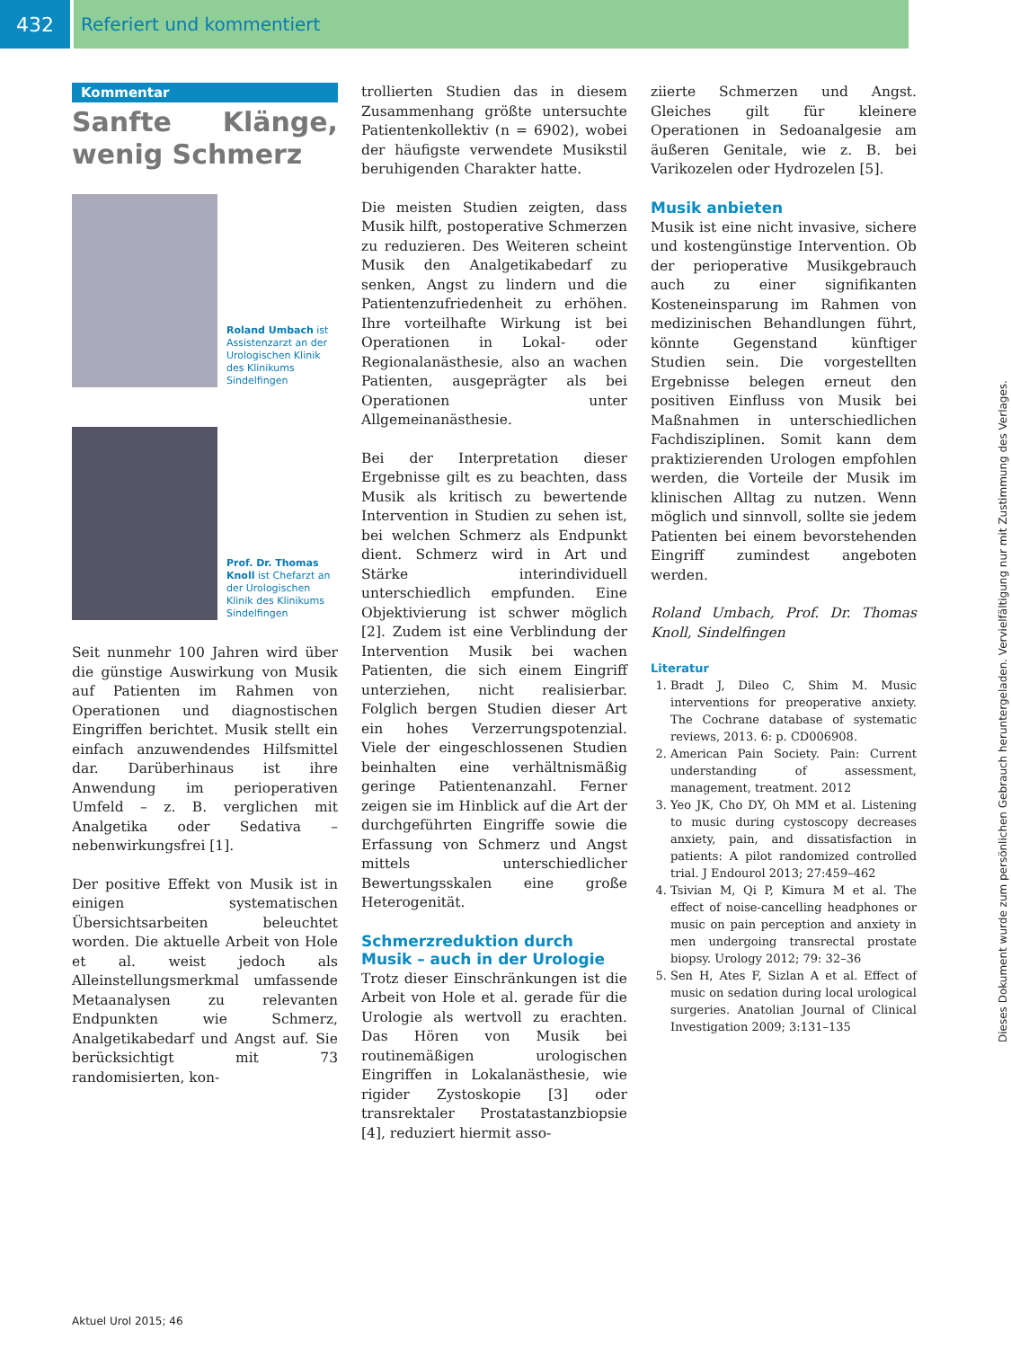432 Referiert und kommentiert
Kommentar
Sanfte Klänge, wenig Schmerz
Roland Umbach ist Assistenzarzt an der Urologischen Klinik des Klinikums Sindelfingen
Prof. Dr. Thomas Knoll ist Chefarzt an der Urologischen Klinik des Klinikums Sindelfingen
Seit nunmehr 100 Jahren wird über die günstige Auswirkung von Musik auf Patienten im Rahmen von Operationen und diagnostischen Eingriffen berichtet. Musik stellt ein einfach anzuwendendes Hilfsmittel dar. Darüberhinaus ist ihre Anwendung im perioperativen Umfeld – z. B. verglichen mit Analgetika oder Sedativa – nebenwirkungsfrei [1].
Der positive Effekt von Musik ist in einigen systematischen Übersichtsarbeiten beleuchtet worden. Die aktuelle Arbeit von Hole et al. weist jedoch als Alleinstellungsmerkmal umfassende Metaanalysen zu relevanten Endpunkten wie Schmerz, Analgetikabedarf und Angst auf. Sie berücksichtigt mit 73 randomisierten, kon-
trollierten Studien das in diesem Zusammenhang größte untersuchte Patientenkollektiv (n = 6902), wobei der häufigste verwendete Musikstil beruhigenden Charakter hatte.
Die meisten Studien zeigten, dass Musik hilft, postoperative Schmerzen zu reduzieren. Des Weiteren scheint Musik den Analgetikabedarf zu senken, Angst zu lindern und die Patientenzufriedenheit zu erhöhen. Ihre vorteilhafte Wirkung ist bei Operationen in Lokal- oder Regionalanästhesie, also an wachen Patienten, ausgeprägter als bei Operationen unter Allgemeinanästhesie.
Bei der Interpretation dieser Ergebnisse gilt es zu beachten, dass Musik als kritisch zu bewertende Intervention in Studien zu sehen ist, bei welchen Schmerz als Endpunkt dient. Schmerz wird in Art und Stärke interindividuell unterschiedlich empfunden. Eine Objektivierung ist schwer möglich [2]. Zudem ist eine Verblindung der Intervention Musik bei wachen Patienten, die sich einem Eingriff unterziehen, nicht realisierbar. Folglich bergen Studien dieser Art ein hohes Verzerrungspotenzial. Viele der eingeschlossenen Studien beinhalten eine verhältnismäßig geringe Patientenanzahl. Ferner zeigen sie im Hinblick auf die Art der durchgeführten Eingriffe sowie die Erfassung von Schmerz und Angst mittels unterschiedlicher Bewertungsskalen eine große Heterogenität.
Schmerzreduktion durch Musik – auch in der Urologie
Trotz dieser Einschränkungen ist die Arbeit von Hole et al. gerade für die Urologie als wertvoll zu erachten. Das Hören von Musik bei routinemäßigen urologischen Eingriffen in Lokalanästhesie, wie rigider Zystoskopie [3] oder transrektaler Prostatastanzbiopsie [4], reduziert hiermit asso-
ziierte Schmerzen und Angst. Gleiches gilt für kleinere Operationen in Sedoanalgesie am äußeren Genitale, wie z. B. bei Varikozelen oder Hydrozelen [5].
Musik anbieten
Musik ist eine nicht invasive, sichere und kostengünstige Intervention. Ob der perioperative Musikgebrauch auch zu einer signifikanten Kosteneinsparung im Rahmen von medizinischen Behandlungen führt, könnte Gegenstand künftiger Studien sein. Die vorgestellten Ergebnisse belegen erneut den positiven Einfluss von Musik bei Maßnahmen in unterschiedlichen Fachdisziplinen. Somit kann dem praktizierenden Urologen empfohlen werden, die Vorteile der Musik im klinischen Alltag zu nutzen. Wenn möglich und sinnvoll, sollte sie jedem Patienten bei einem bevorstehenden Eingriff zumindest angeboten werden.
Roland Umbach, Prof. Dr. Thomas Knoll, Sindelfingen
Literatur
1. Bradt J, Dileo C, Shim M. Music interventions for preoperative anxiety. The Cochrane database of systematic reviews, 2013. 6: p. CD006908.
2. American Pain Society. Pain: Current understanding of assessment, management, treatment. 2012
3. Yeo JK, Cho DY, Oh MM et al. Listening to music during cystoscopy decreases anxiety, pain, and dissatisfaction in patients: A pilot randomized controlled trial. J Endourol 2013; 27:459–462
4. Tsivian M, Qi P, Kimura M et al. The effect of noise-cancelling headphones or music on pain perception and anxiety in men undergoing transrectal prostate biopsy. Urology 2012; 79: 32–36
5. Sen H, Ates F, Sizlan A et al. Effect of music on sedation during local urological surgeries. Anatolian Journal of Clinical Investigation 2009; 3:131–135
Aktuel Urol 2015; 46
Dieses Dokument wurde zum persönlichen Gebrauch heruntergeladen. Vervielfältigung nur mit Zustimmung des Verlages.